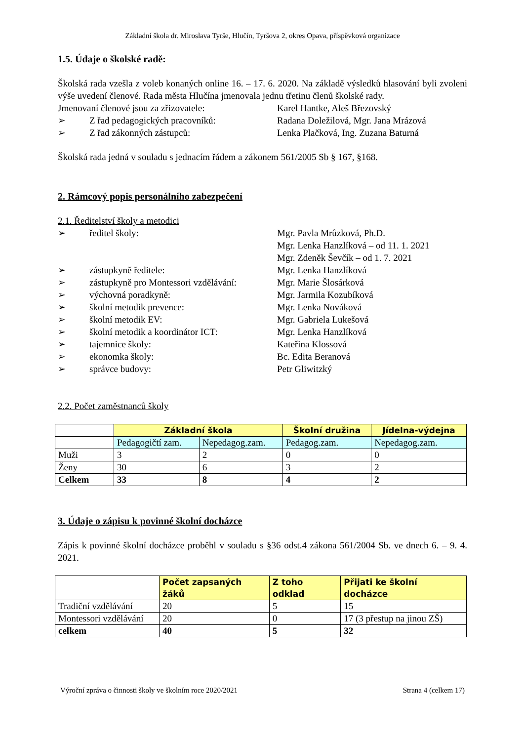Základní škola dr. Miroslava Tyrše, Hlučín, Tyršova 2, okres Opava, příspěvková organizace
1.5. Údaje o školské radě:
Školská rada vzešla z voleb konaných online 16. – 17. 6. 2020. Na základě výsledků hlasování byli zvoleni výše uvedení členové. Rada města Hlučína jmenovala jednu třetinu členů školské rady.
Jmenovaní členové jsou za zřizovatele: Karel Hantke, Aleš Březovský
➢ Z řad pedagogických pracovníků: Radana Doležilová, Mgr. Jana Mrázová
➢ Z řad zákonných zástupců: Lenka Plačková, Ing. Zuzana Baturná
Školská rada jedná v souladu s jednacím řádem a zákonem 561/2005 Sb § 167, §168.
2. Rámcový popis personálního zabezpečení
2.1. Ředitelství školy a metodici
➢ ředitel školy: Mgr. Pavla Mrůzková, Ph.D.
Mgr. Lenka Hanzlíková – od 11. 1. 2021
Mgr. Zdeněk Ševčík – od 1. 7. 2021
➢ zástupkyně ředitele: Mgr. Lenka Hanzlíková
➢ zástupkyně pro Montessori vzdělávání: Mgr. Marie Šlosárková
➢ výchovná poradkyně: Mgr. Jarmila Kozubíková
➢ školní metodik prevence: Mgr. Lenka Nováková
➢ školní metodik EV: Mgr. Gabriela Lukešová
➢ školní metodik a koordinátor ICT: Mgr. Lenka Hanzlíková
➢ tajemnice školy: Kateřina Klossová
➢ ekonomka školy: Bc. Edita Beranová
➢ správce budovy: Petr Gliwitzký
2.2. Počet zaměstnanců školy
| | Základní škola | | Školní družina | Jídelna-výdejna |
| | Pedagogičtí zam. | Nepedagog.zam. | Pedagog.zam. | Nepedagog.zam. |
| Muži | 3 | 2 | 0 | 0 |
| Ženy | 30 | 6 | 3 | 2 |
| Celkem | 33 | 8 | 4 | 2 |
3. Údaje o zápisu k povinné školní docházce
Zápis k povinné školní docházce proběhl v souladu s §36 odst.4 zákona 561/2004 Sb. ve dnech 6. – 9. 4. 2021.
| | Počet zapsaných žáků | Z toho odklad | Přijati ke školní docházce |
| Tradiční vzdělávání | 20 | 5 | 15 |
| Montessori vzdělávání | 20 | 0 | 17 (3 přestup na jinou ZŠ) |
| celkem | 40 | 5 | 32 |
Výroční zpráva o činnosti školy ve školním roce 2020/2021 Strana 4 (celkem 17)